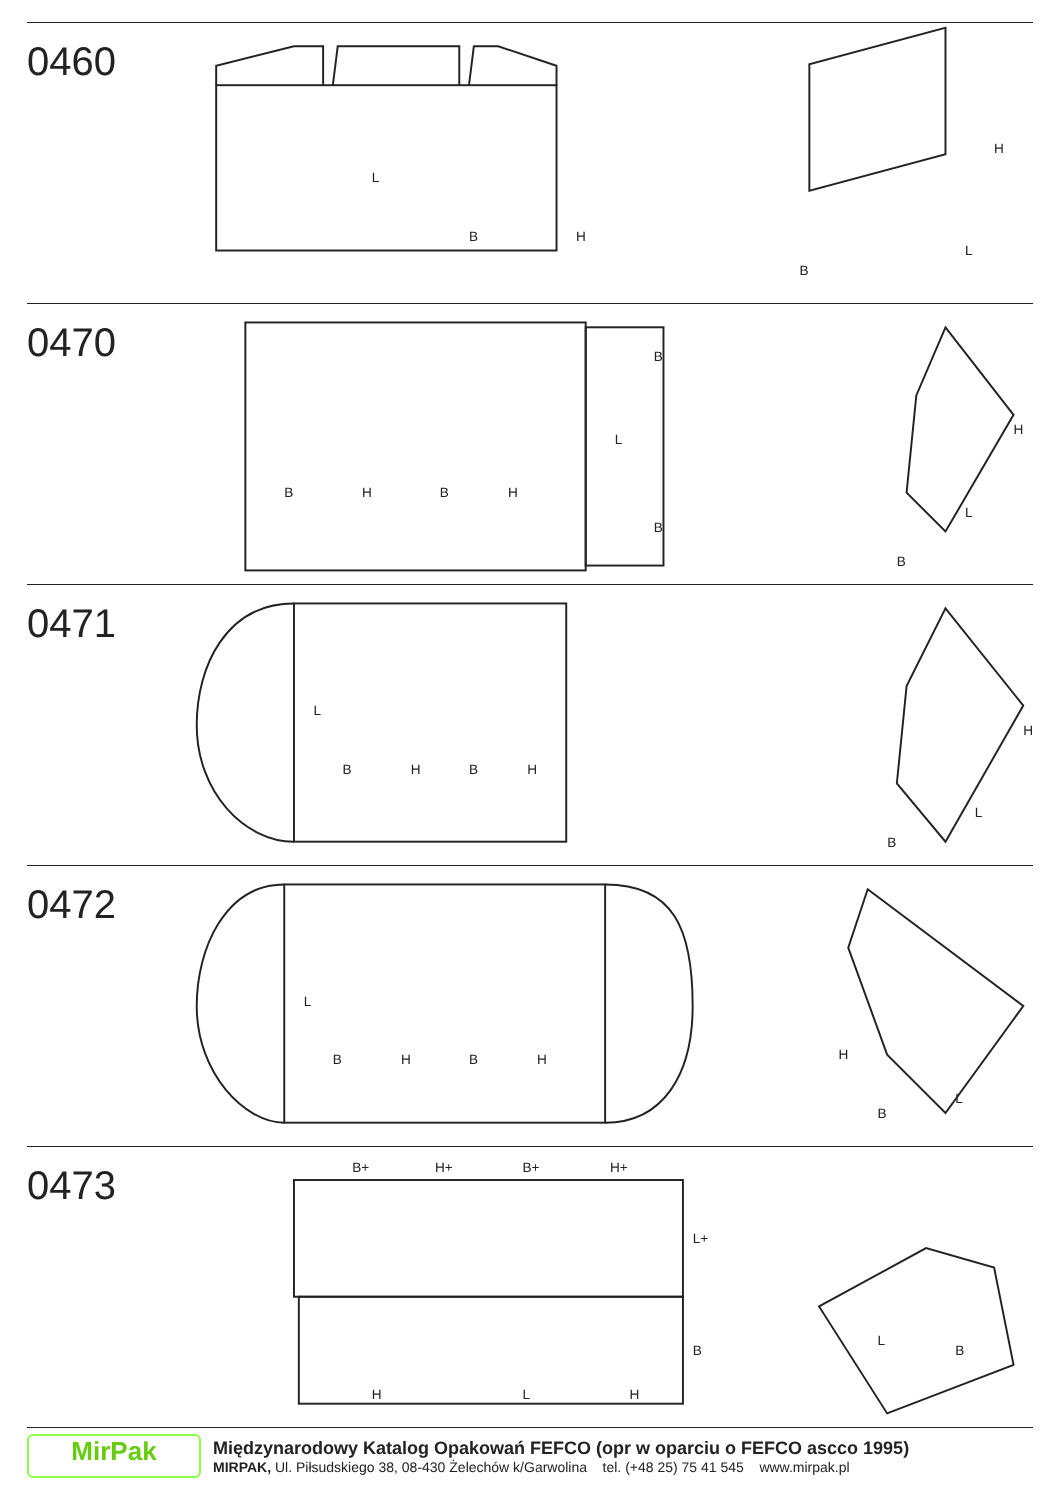0460
L
B
H
H
B
L
0470
B
L
B
H
B
H
B
H
L
B
0471
L
B
H
B
H
H
L
B
0472
L
B
H
B
H
H
B
L
0473
B+
H+
B+
H+
L+
B
H
L
H
L
B
MirPak
Międzynarodowy Katalog Opakowań FEFCO (opr w oparciu o FEFCO ascco 1995)
MIRPAK, Ul. Piłsudskiego 38, 08-430 Żelechów k/Garwolina tel. (+48 25) 75 41 545 www.mirpak.pl